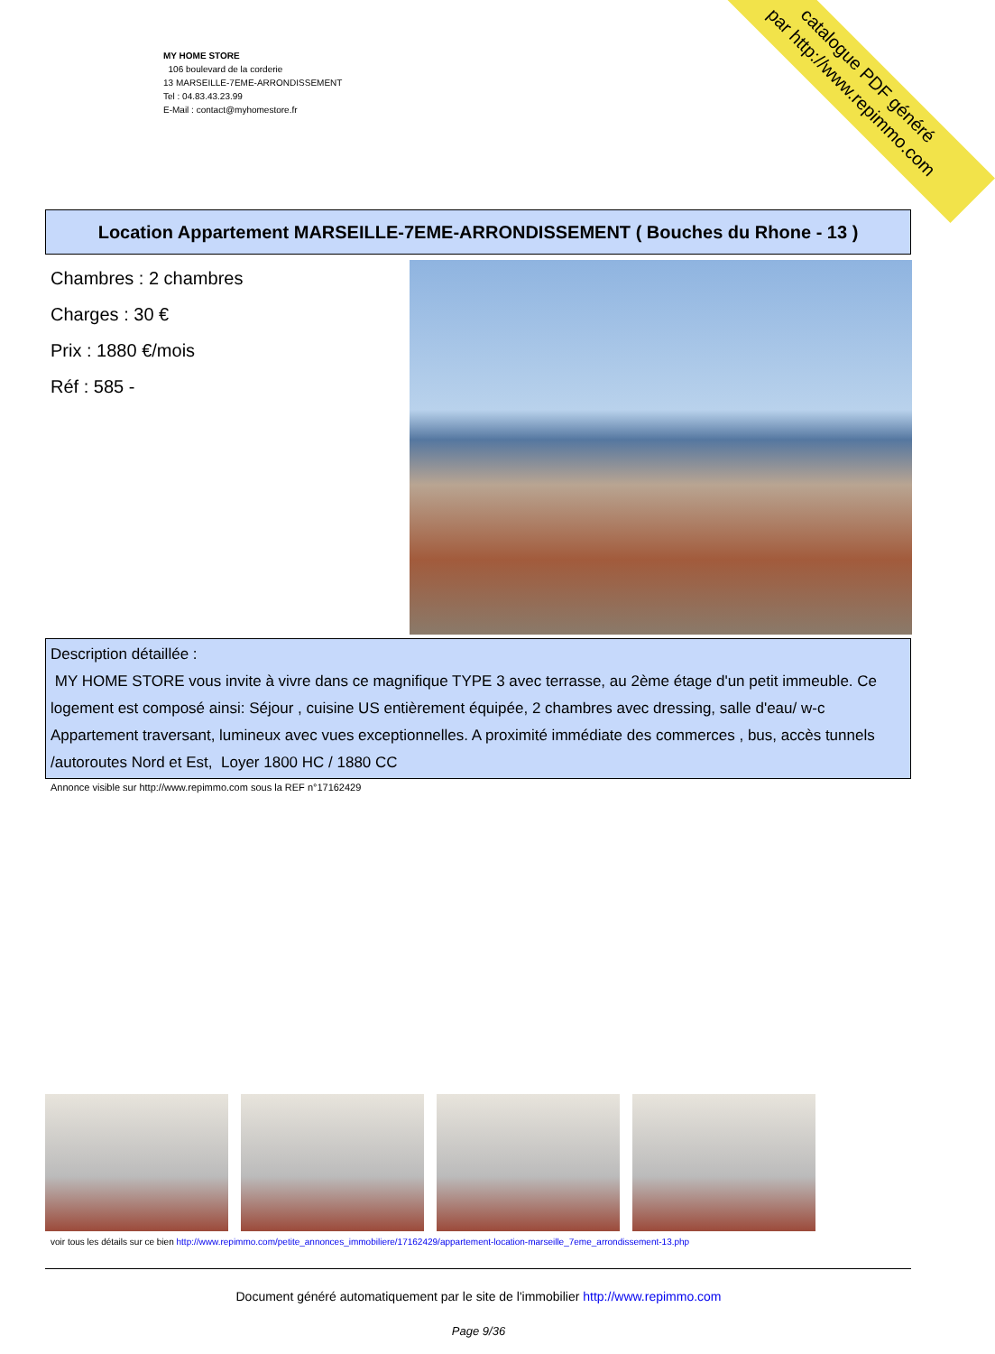MY HOME STORE
106 boulevard de la corderie
13 MARSEILLE-7EME-ARRONDISSEMENT
Tel : 04.83.43.23.99
E-Mail : contact@myhomestore.fr
catalogue PDF généré
par http://www.repimmo.com
Location Appartement MARSEILLE-7EME-ARRONDISSEMENT ( Bouches du Rhone - 13 )
Chambres : 2 chambres
Charges : 30 €
Prix : 1880 €/mois
Réf : 585 -
Description détaillée :
MY HOME STORE vous invite à vivre dans ce magnifique TYPE 3 avec terrasse, au 2ème étage d'un petit immeuble. Ce logement est composé ainsi: Séjour , cuisine US entièrement équipée, 2 chambres avec dressing, salle d'eau/ w-c Appartement traversant, lumineux avec vues exceptionnelles. A proximité immédiate des commerces , bus, accès tunnels /autoroutes Nord et Est, Loyer 1800 HC / 1880 CC
Annonce visible sur http://www.repimmo.com sous la REF n°17162429
voir tous les détails sur ce bien http://www.repimmo.com/petite_annonces_immobiliere/17162429/appartement-location-marseille_7eme_arrondissement-13.php
Document généré automatiquement par le site de l'immobilier http://www.repimmo.com
Page 9/36